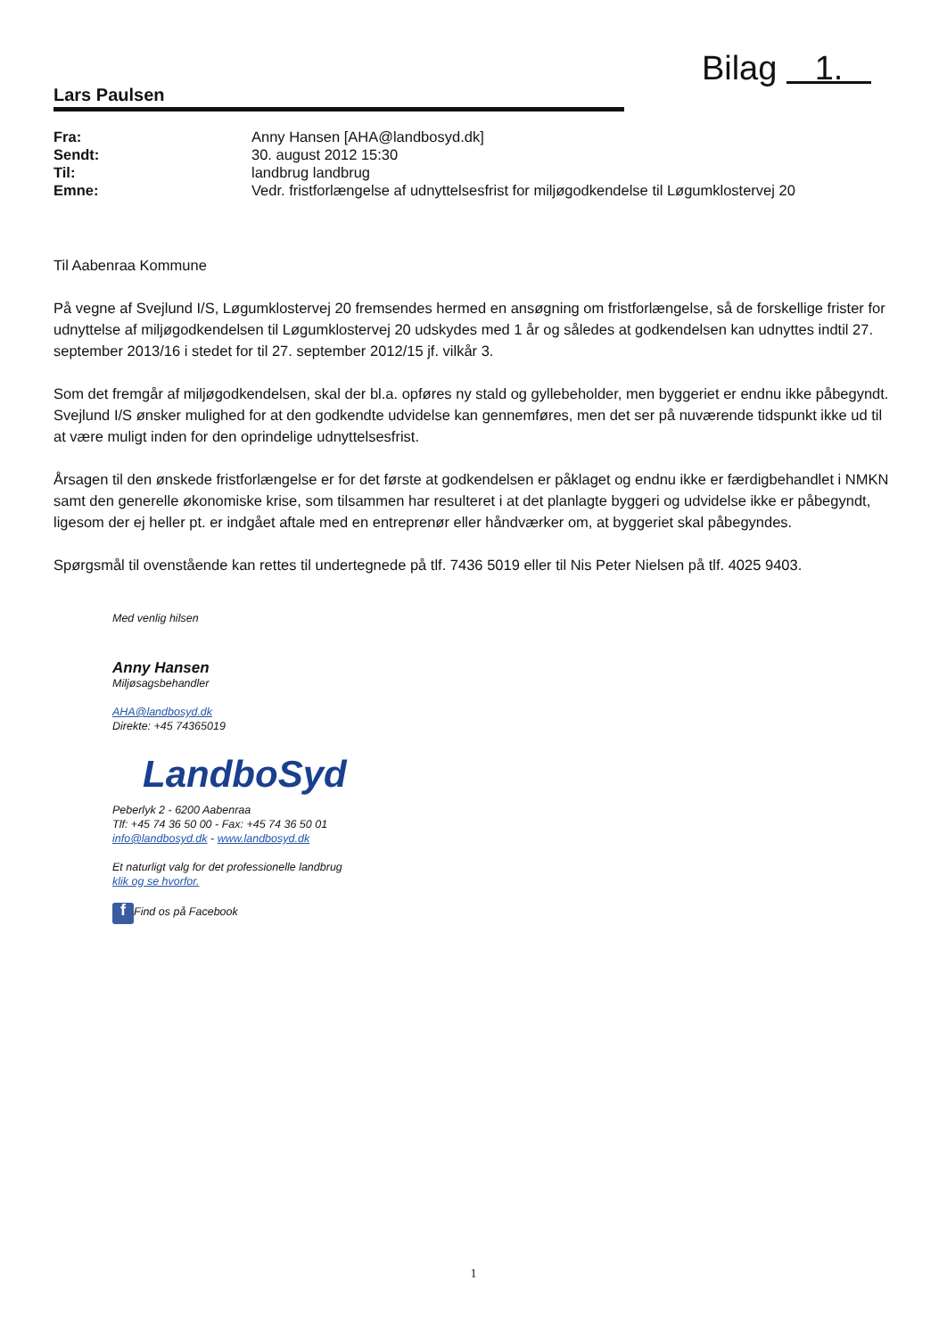Bilag 1.
Lars Paulsen
| Fra: | Anny Hansen [AHA@landbosyd.dk] |
| Sendt: | 30. august 2012 15:30 |
| Til: | landbrug landbrug |
| Emne: | Vedr. fristforlængelse af udnyttelsesfrist for miljøgodkendelse til Løgumklostervej 20 |
Til Aabenraa Kommune
På vegne af Svejlund I/S, Løgumklostervej 20 fremsendes hermed en ansøgning om fristforlængelse, så de forskellige frister for udnyttelse af miljøgodkendelsen til Løgumklostervej 20 udskydes med 1 år og således at godkendelsen kan udnyttes indtil 27. september 2013/16 i stedet for til 27. september 2012/15 jf. vilkår 3.
Som det fremgår af miljøgodkendelsen, skal der bl.a. opføres ny stald og gyllebeholder, men byggeriet er endnu ikke påbegyndt. Svejlund I/S ønsker mulighed for at den godkendte udvidelse kan gennemføres, men det ser på nuværende tidspunkt ikke ud til at være muligt inden for den oprindelige udnyttelsesfrist.
Årsagen til den ønskede fristforlængelse er for det første at godkendelsen er påklaget og endnu ikke er færdigbehandlet i NMKN samt den generelle økonomiske krise, som tilsammen har resulteret i at det planlagte byggeri og udvidelse ikke er påbegyndt, ligesom der ej heller pt. er indgået aftale med en entreprenør eller håndværker om, at byggeriet skal påbegyndes.
Spørgsmål til ovenstående kan rettes til undertegnede på tlf. 7436 5019 eller til Nis Peter Nielsen på tlf. 4025 9403.
Med venlig hilsen
Anny Hansen
Miljøsagsbehandler
AHA@landbosyd.dk
Direkte: +45 74365019
LandboSyd
Peberlyk 2 - 6200 Aabenraa
Tlf: +45 74 36 50 00 - Fax: +45 74 36 50 01
info@landbosyd.dk - www.landbosyd.dk
Et naturligt valg for det professionelle landbrug
klik og se hvorfor.
f Find os på Facebook
1